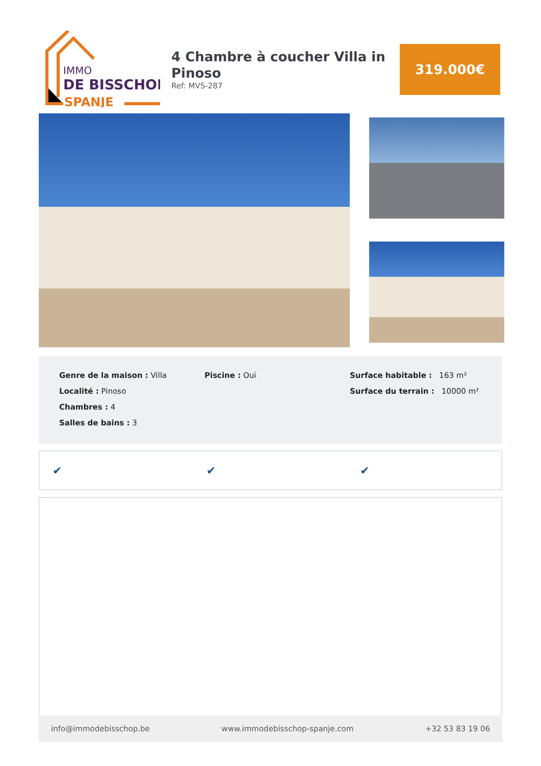IMMO
DE BISSCHOP
SPANJE
4 Chambre à coucher Villa in Pinoso
Ref: MVS-287
319.000€
Genre de la maison : Villa
Localité : Pinoso
Chambres : 4
Salles de bains : 3
Piscine : Oui Surface habitable : 163 m²
Surface du terrain : 10000 m²
✔ ✔ ✔
info@immodebisschop.be www.immodebisschop-spanje.com +32 53 83 19 06